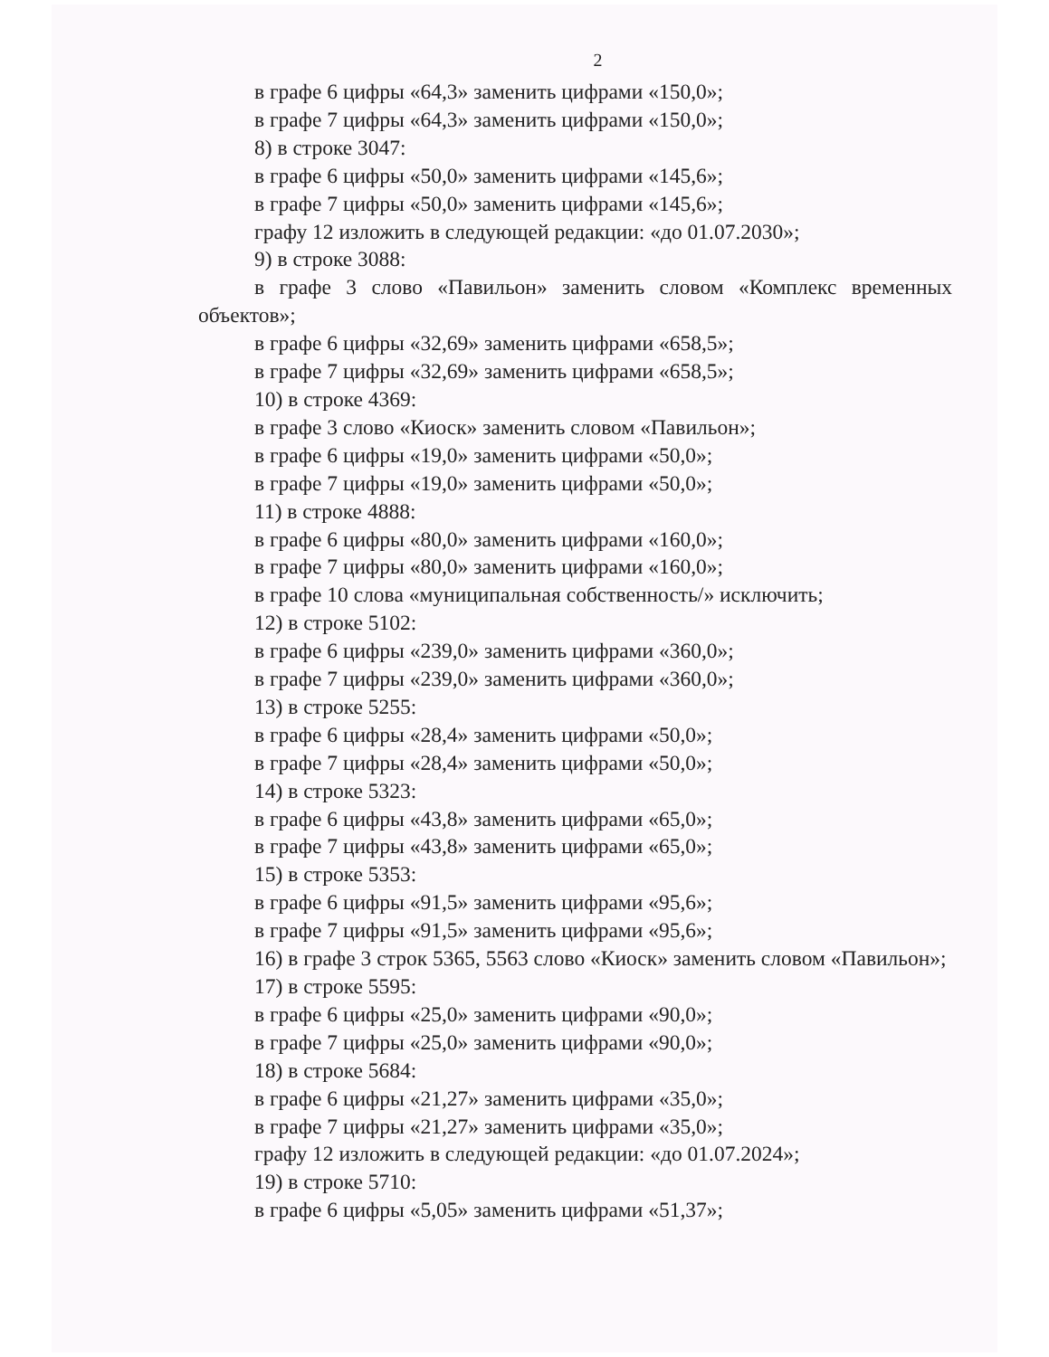2
в графе 6 цифры «64,3» заменить цифрами «150,0»;
в графе 7 цифры «64,3» заменить цифрами «150,0»;
8) в строке 3047:
в графе 6 цифры «50,0» заменить цифрами «145,6»;
в графе 7 цифры «50,0» заменить цифрами «145,6»;
графу 12 изложить в следующей редакции: «до 01.07.2030»;
9) в строке 3088:
в графе 3 слово «Павильон» заменить словом «Комплекс временных объектов»;
в графе 6 цифры «32,69» заменить цифрами «658,5»;
в графе 7 цифры «32,69» заменить цифрами «658,5»;
10) в строке 4369:
в графе 3 слово «Киоск» заменить словом «Павильон»;
в графе 6 цифры «19,0» заменить цифрами «50,0»;
в графе 7 цифры «19,0» заменить цифрами «50,0»;
11) в строке 4888:
в графе 6 цифры «80,0» заменить цифрами «160,0»;
в графе 7 цифры «80,0» заменить цифрами «160,0»;
в графе 10 слова «муниципальная собственность/» исключить;
12) в строке 5102:
в графе 6 цифры «239,0» заменить цифрами «360,0»;
в графе 7 цифры «239,0» заменить цифрами «360,0»;
13) в строке 5255:
в графе 6 цифры «28,4» заменить цифрами «50,0»;
в графе 7 цифры «28,4» заменить цифрами «50,0»;
14) в строке 5323:
в графе 6 цифры «43,8» заменить цифрами «65,0»;
в графе 7 цифры «43,8» заменить цифрами «65,0»;
15) в строке 5353:
в графе 6 цифры «91,5» заменить цифрами «95,6»;
в графе 7 цифры «91,5» заменить цифрами «95,6»;
16) в графе 3 строк 5365, 5563 слово «Киоск» заменить словом «Павильон»;
17) в строке 5595:
в графе 6 цифры «25,0» заменить цифрами «90,0»;
в графе 7 цифры «25,0» заменить цифрами «90,0»;
18) в строке 5684:
в графе 6 цифры «21,27» заменить цифрами «35,0»;
в графе 7 цифры «21,27» заменить цифрами «35,0»;
графу 12 изложить в следующей редакции: «до 01.07.2024»;
19) в строке 5710:
в графе 6 цифры «5,05» заменить цифрами «51,37»;